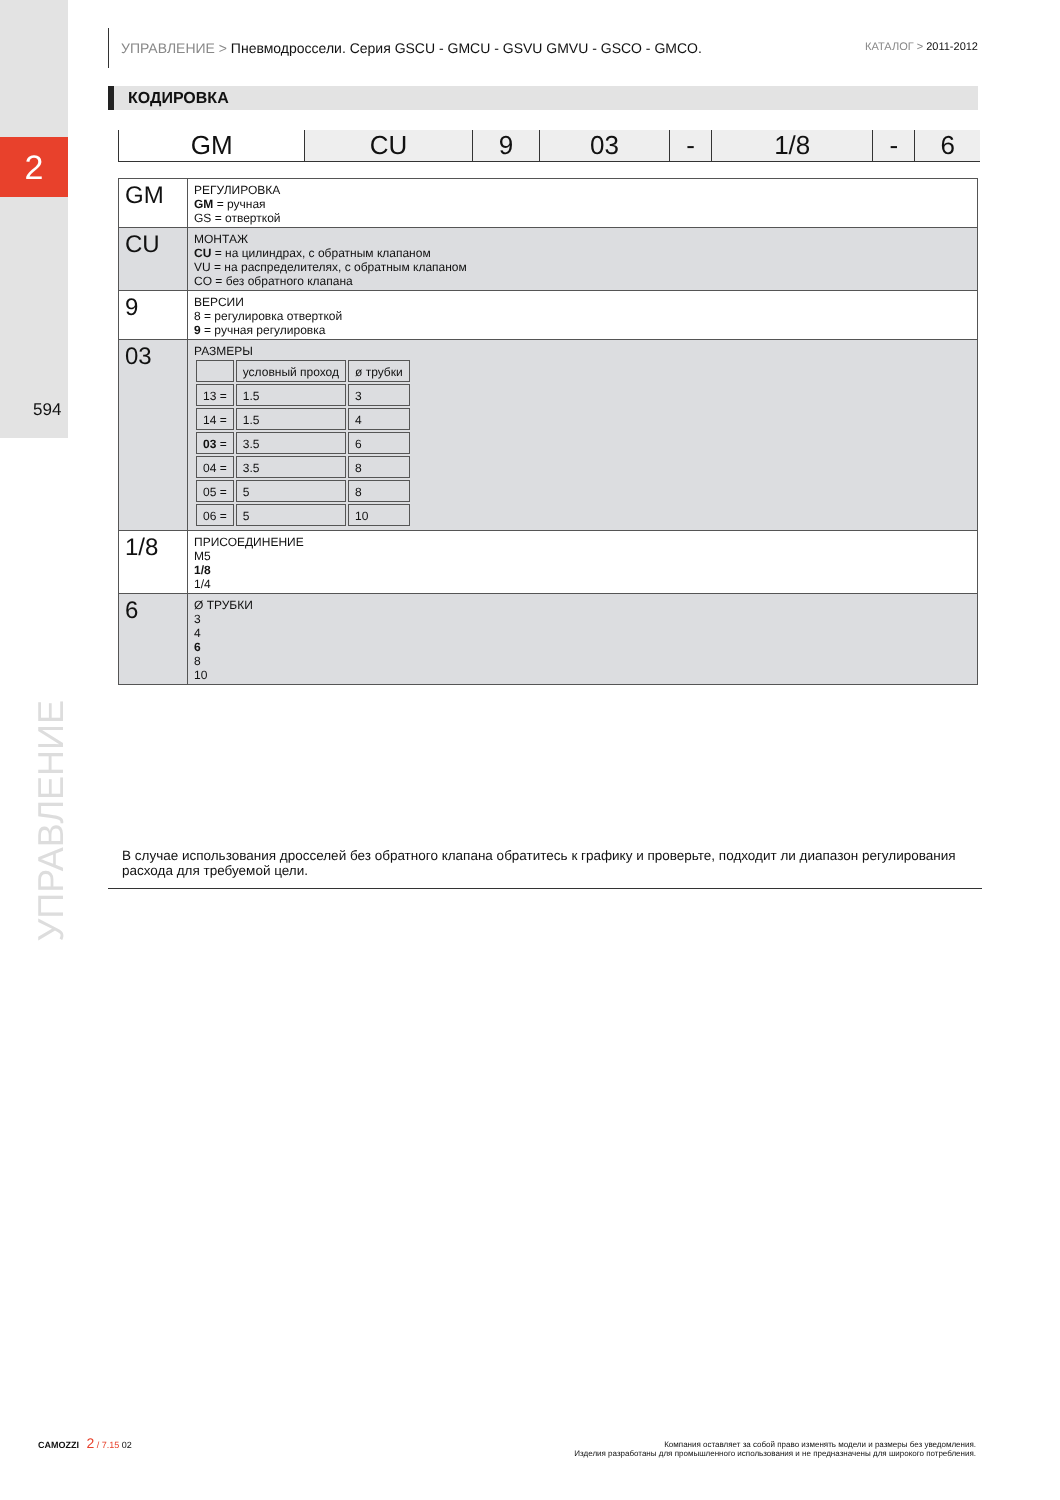2
594
УПРАВЛЕНИЕ
УПРАВЛЕНИЕ > Пневмодроссели. Серия GSCU - GMCU - GSVU GMVU - GSCO - GMCO. КАТАЛОГ > 2011-2012
КОДИРОВКА
| GM | CU | 9 | 03 | - | 1/8 | - | 6 |
| GM | РЕГУЛИРОВКА GM = ручная GS = отверткой |
| CU | МОНТАЖ CU = на цилиндрах, с обратным клапаном VU = на распределителях, с обратным клапаном CO = без обратного клапана |
| 9 | ВЕРСИИ 8 = регулировка отверткой 9 = ручная регулировка |
| 03 | РАЗМЕРЫ / / условный проход / ø трубки / / 13 = / 1.5 / 3 / / 14 = / 1.5 / 4 / / 03 = / 3.5 / 6 / / 04 = / 3.5 / 8 / / 05 = / 5 / 8 / / 06 = / 5 / 10 / |
| 1/8 | ПРИСОЕДИНЕНИЕ M5 1/8 1/4 |
| 6 | Ø ТРУБКИ 3 4 6 8 10 |
В случае использования дросселей без обратного клапана обратитесь к графику и проверьте, подходит ли диапазон регулирования расхода для требуемой цели.
CAMOZZI 2 / 7.15 02
Компания оставляет за собой право изменять модели и размеры без уведомления.
Изделия разработаны для промышленного использования и не предназначены для широкого потребления.